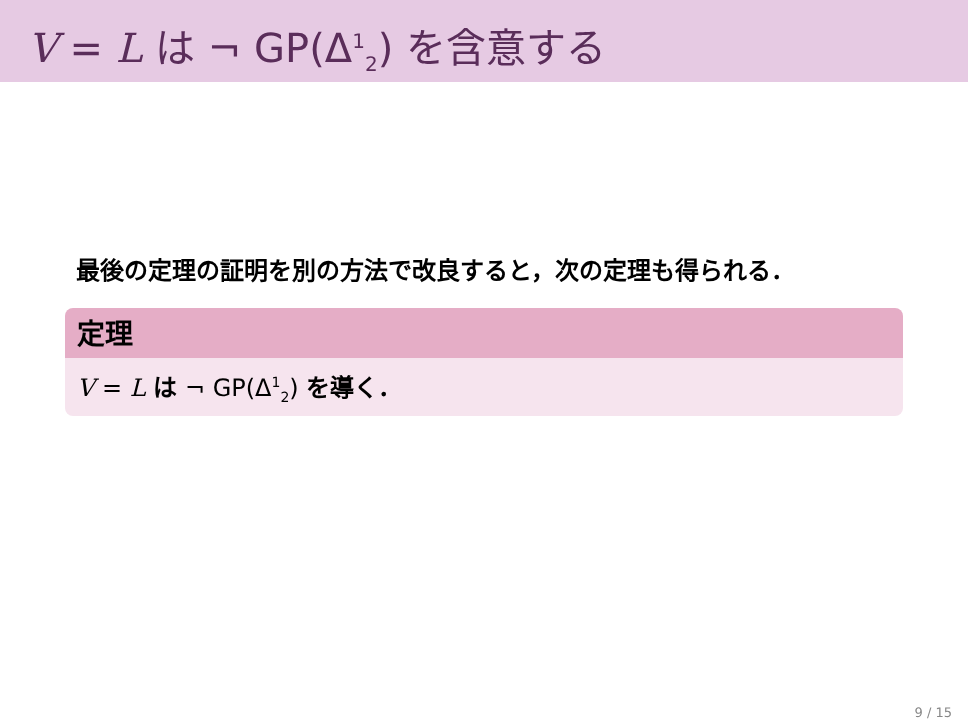V = L は ¬ GP(Δ<sup>1</sup><sub>2</sub>) を含意する
最後の定理の証明を別の方法で改良すると，次の定理も得られる．
定理
V = L は ¬ GP(Δ<sup>1</sup><sub>2</sub>) を導く．
9 / 15